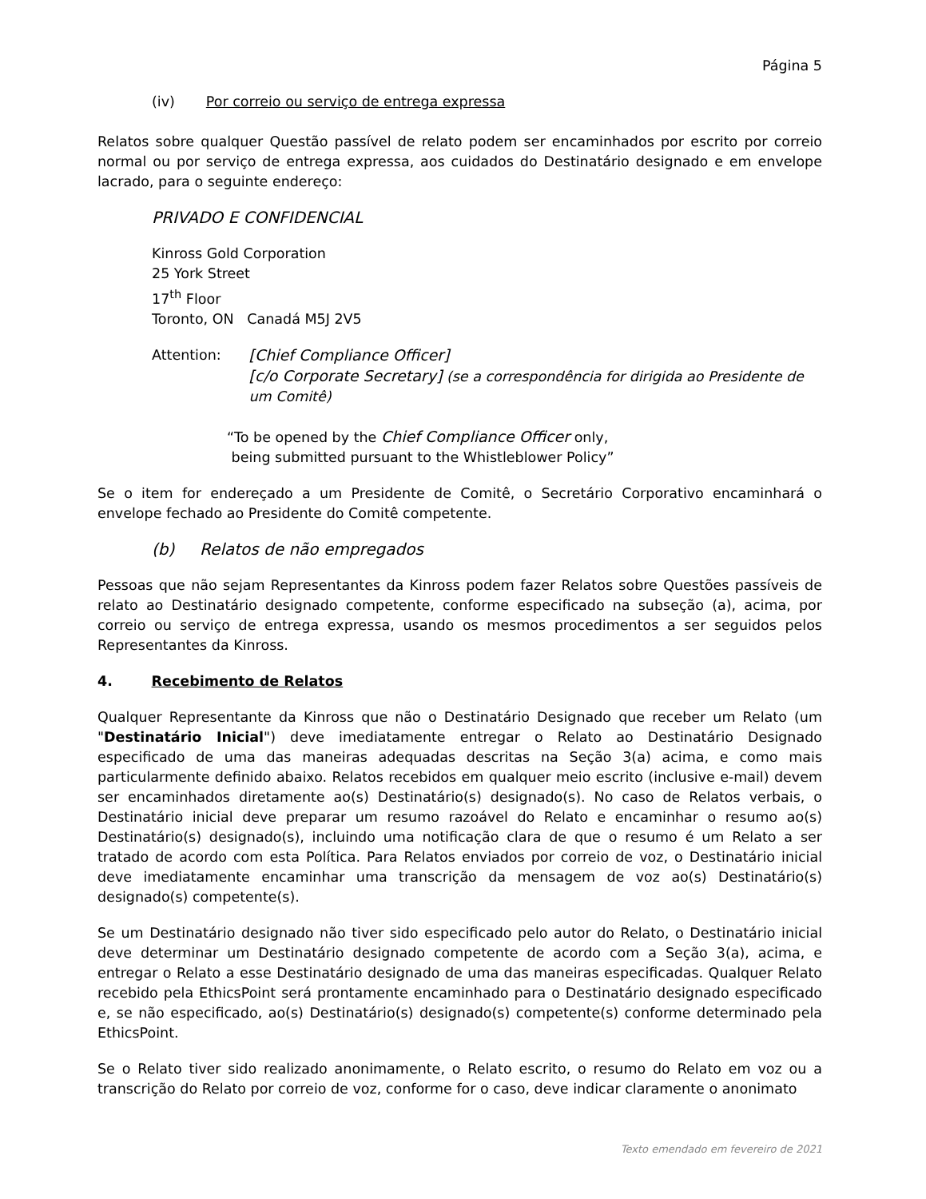Página 5
(iv) Por correio ou serviço de entrega expressa
Relatos sobre qualquer Questão passível de relato podem ser encaminhados por escrito por correio normal ou por serviço de entrega expressa, aos cuidados do Destinatário designado e em envelope lacrado, para o seguinte endereço:
PRIVADO E CONFIDENCIAL
Kinross Gold Corporation
25 York Street
17<sup>th</sup> Floor
Toronto, ON Canadá M5J 2V5
Attention: [Chief Compliance Officer]
[c/o Corporate Secretary] (se a correspondência for dirigida ao Presidente de um Comitê)
“To be opened by the Chief Compliance Officer only,
being submitted pursuant to the Whistleblower Policy”
Se o item for endereçado a um Presidente de Comitê, o Secretário Corporativo encaminhará o envelope fechado ao Presidente do Comitê competente.
(b) Relatos de não empregados
Pessoas que não sejam Representantes da Kinross podem fazer Relatos sobre Questões passíveis de relato ao Destinatário designado competente, conforme especificado na subseção (a), acima, por correio ou serviço de entrega expressa, usando os mesmos procedimentos a ser seguidos pelos Representantes da Kinross.
4. Recebimento de Relatos
Qualquer Representante da Kinross que não o Destinatário Designado que receber um Relato (um "Destinatário Inicial") deve imediatamente entregar o Relato ao Destinatário Designado especificado de uma das maneiras adequadas descritas na Seção 3(a) acima, e como mais particularmente definido abaixo. Relatos recebidos em qualquer meio escrito (inclusive e-mail) devem ser encaminhados diretamente ao(s) Destinatário(s) designado(s). No caso de Relatos verbais, o Destinatário inicial deve preparar um resumo razoável do Relato e encaminhar o resumo ao(s) Destinatário(s) designado(s), incluindo uma notificação clara de que o resumo é um Relato a ser tratado de acordo com esta Política. Para Relatos enviados por correio de voz, o Destinatário inicial deve imediatamente encaminhar uma transcrição da mensagem de voz ao(s) Destinatário(s) designado(s) competente(s).
Se um Destinatário designado não tiver sido especificado pelo autor do Relato, o Destinatário inicial deve determinar um Destinatário designado competente de acordo com a Seção 3(a), acima, e entregar o Relato a esse Destinatário designado de uma das maneiras especificadas. Qualquer Relato recebido pela EthicsPoint será prontamente encaminhado para o Destinatário designado especificado e, se não especificado, ao(s) Destinatário(s) designado(s) competente(s) conforme determinado pela EthicsPoint.
Se o Relato tiver sido realizado anonimamente, o Relato escrito, o resumo do Relato em voz ou a transcrição do Relato por correio de voz, conforme for o caso, deve indicar claramente o anonimato
Texto emendado em fevereiro de 2021